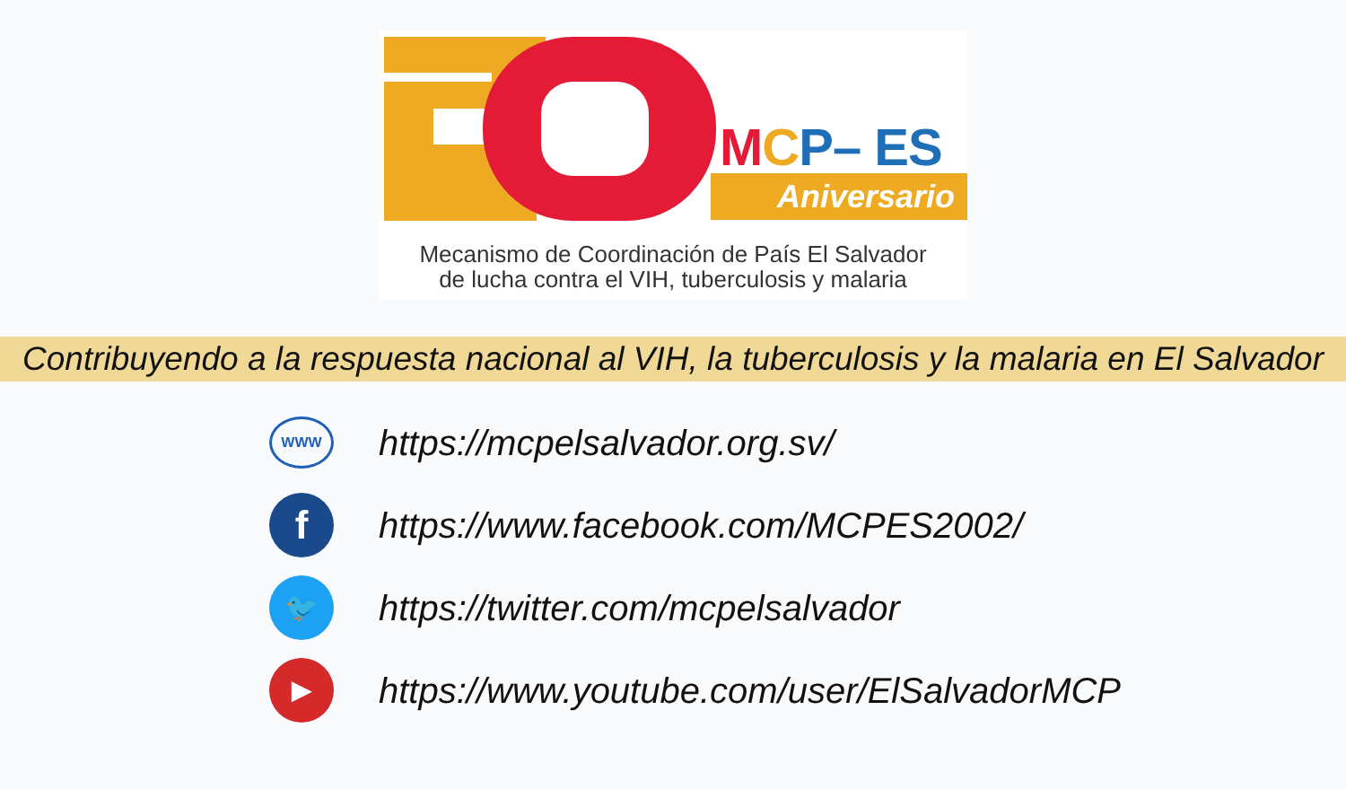MCP– ES
Aniversario
Mecanismo de Coordinación de País El Salvador
de lucha contra el VIH, tuberculosis y malaria
Contribuyendo a la respuesta nacional al VIH, la tuberculosis y la malaria en El Salvador
WWW
https://mcpelsalvador.org.sv/
f
https://www.facebook.com/MCPES2002/
🐦
https://twitter.com/mcpelsalvador
▶
https://www.youtube.com/user/ElSalvadorMCP